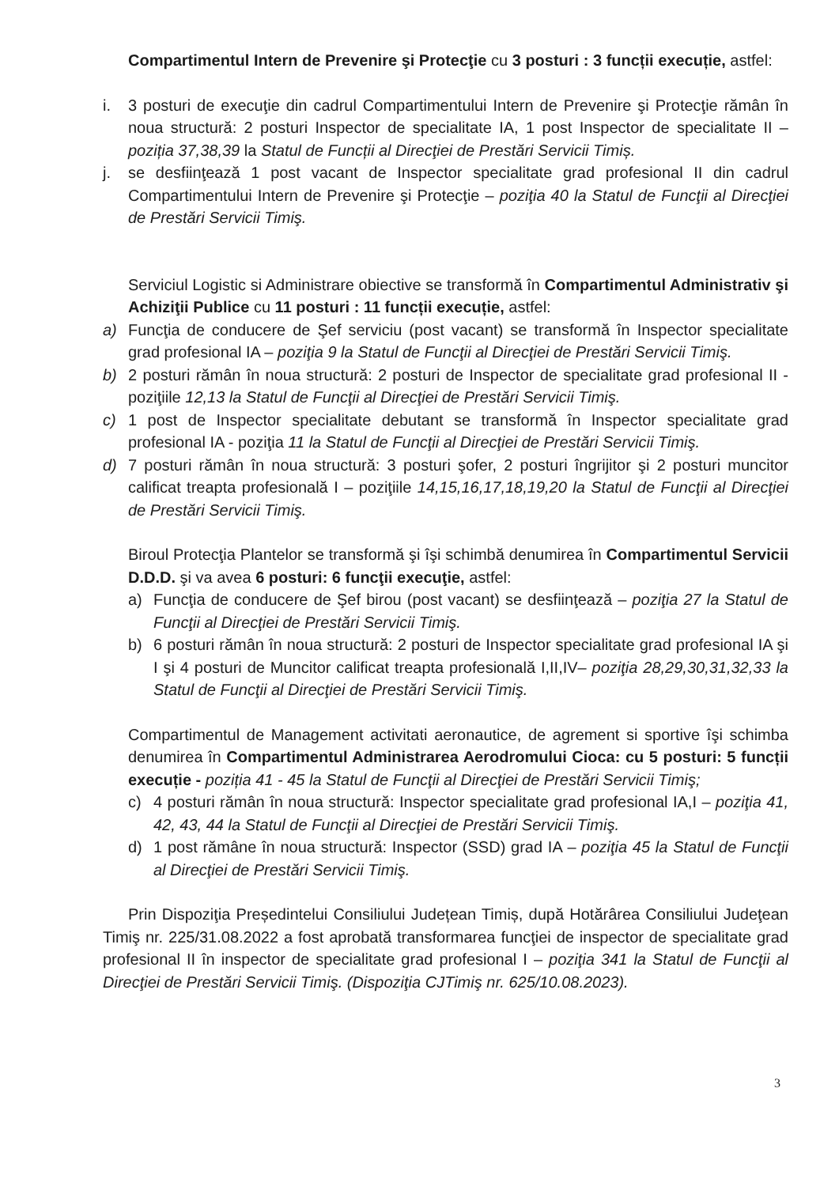Compartimentul Intern de Prevenire şi Protecţie cu 3 posturi : 3 funcții execuție, astfel:
i. 3 posturi de execuţie din cadrul Compartimentului Intern de Prevenire şi Protecţie rămân în noua structură: 2 posturi Inspector de specialitate IA, 1 post Inspector de specialitate II – poziția 37,38,39 la Statul de Funcții al Direcţiei de Prestări Servicii Timiș.
j. se desfiinţează 1 post vacant de Inspector specialitate grad profesional II din cadrul Compartimentului Intern de Prevenire şi Protecţie – poziţia 40 la Statul de Funcţii al Direcţiei de Prestări Servicii Timiş.
Serviciul Logistic si Administrare obiective se transformă în Compartimentul Administrativ şi Achiziţii Publice cu 11 posturi : 11 funcții execuție, astfel:
a) Funcţia de conducere de Şef serviciu (post vacant) se transformă în Inspector specialitate grad profesional IA – poziţia 9 la Statul de Funcţii al Direcţiei de Prestări Servicii Timiş.
b) 2 posturi rămân în noua structură: 2 posturi de Inspector de specialitate grad profesional II - poziţiile 12,13 la Statul de Funcţii al Direcţiei de Prestări Servicii Timiş.
c) 1 post de Inspector specialitate debutant se transformă în Inspector specialitate grad profesional IA - poziţia 11 la Statul de Funcţii al Direcţiei de Prestări Servicii Timiş.
d) 7 posturi rămân în noua structură: 3 posturi şofer, 2 posturi îngrijitor şi 2 posturi muncitor calificat treapta profesională I – poziţiile 14,15,16,17,18,19,20 la Statul de Funcţii al Direcţiei de Prestări Servicii Timiş.
Biroul Protecţia Plantelor se transformă şi îşi schimbă denumirea în Compartimentul Servicii D.D.D. şi va avea 6 posturi: 6 funcţii execuţie, astfel:
a) Funcţia de conducere de Şef birou (post vacant) se desfiinţează – poziţia 27 la Statul de Funcţii al Direcţiei de Prestări Servicii Timiş.
b) 6 posturi rămân în noua structură: 2 posturi de Inspector specialitate grad profesional IA şi I şi 4 posturi de Muncitor calificat treapta profesională I,II,IV– poziţia 28,29,30,31,32,33 la Statul de Funcţii al Direcţiei de Prestări Servicii Timiş.
Compartimentul de Management activitati aeronautice, de agrement si sportive îşi schimba denumirea în Compartimentul Administrarea Aerodromului Cioca: cu 5 posturi: 5 funcții execuție - poziția 41 - 45 la Statul de Funcţii al Direcţiei de Prestări Servicii Timiş;
c) 4 posturi rămân în noua structură: Inspector specialitate grad profesional IA,I – poziţia 41, 42, 43, 44 la Statul de Funcţii al Direcţiei de Prestări Servicii Timiş.
d) 1 post rămâne în noua structură: Inspector (SSD) grad IA – poziţia 45 la Statul de Funcţii al Direcţiei de Prestări Servicii Timiş.
Prin Dispoziţia Președintelui Consiliului Județean Timiș, după Hotărârea Consiliului Judeţean Timiş nr. 225/31.08.2022 a fost aprobată transformarea funcţiei de inspector de specialitate grad profesional II în inspector de specialitate grad profesional I – poziţia 341 la Statul de Funcţii al Direcţiei de Prestări Servicii Timiş. (Dispoziţia CJTimiş nr. 625/10.08.2023).
3